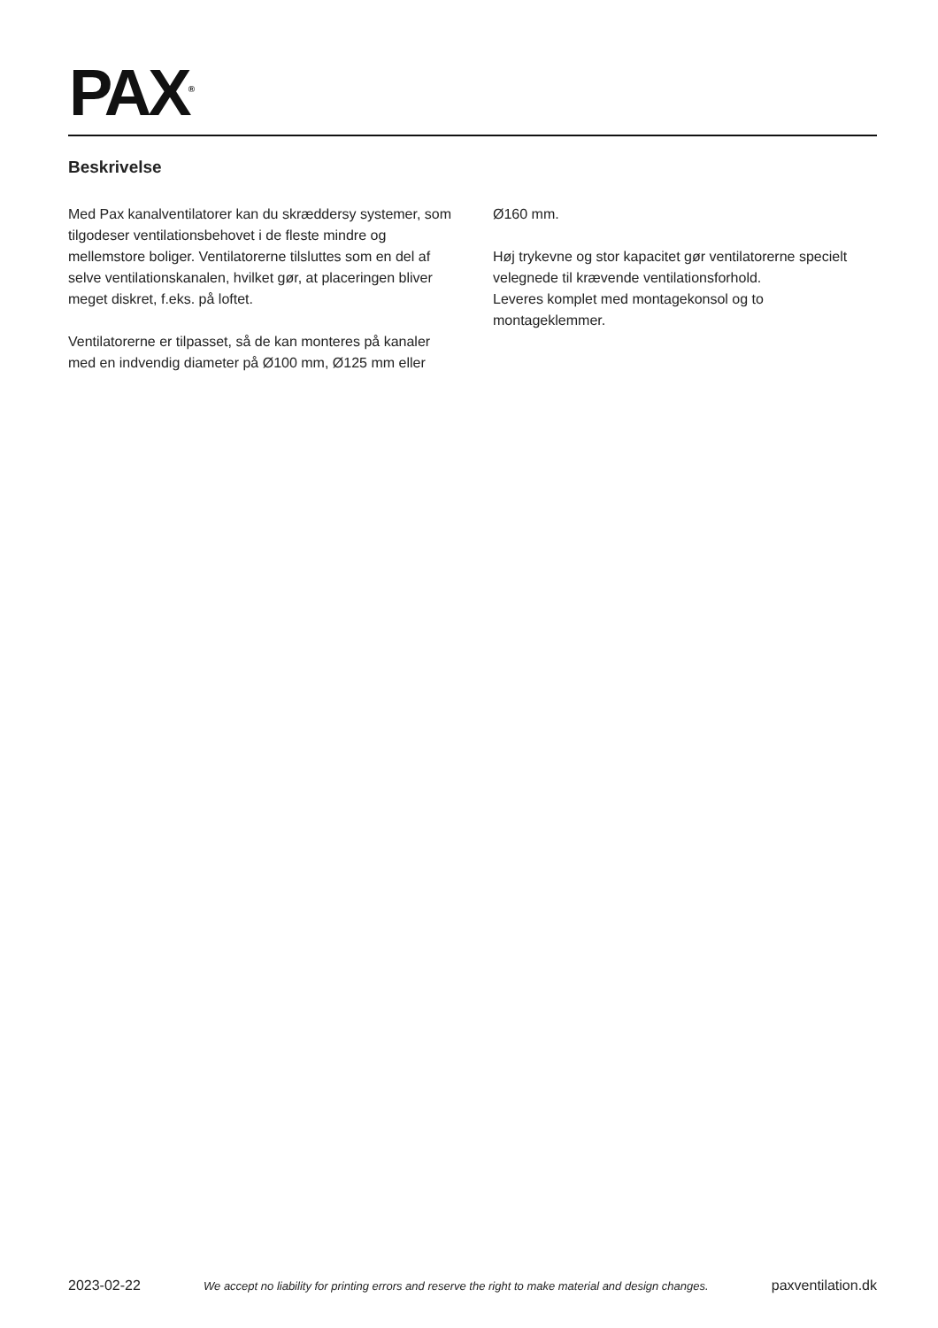PAX<sup>®</sup>
Beskrivelse
Med Pax kanalventilatorer kan du skræddersy systemer, som tilgodeser ventilationsbehovet i de fleste mindre og mellemstore boliger. Ventilatorerne tilsluttes som en del af selve ventilationskanalen, hvilket gør, at placeringen bliver meget diskret, f.eks. på loftet.
Ventilatorerne er tilpasset, så de kan monteres på kanaler med en indvendig diameter på Ø100 mm, Ø125 mm eller Ø160 mm.
Høj trykevne og stor kapacitet gør ventilatorerne specielt velegnede til krævende ventilationsforhold.
Leveres komplet med montagekonsol og to montageklemmer.
2023-02-22 We accept no liability for printing errors and reserve the right to make material and design changes. paxventilation.dk